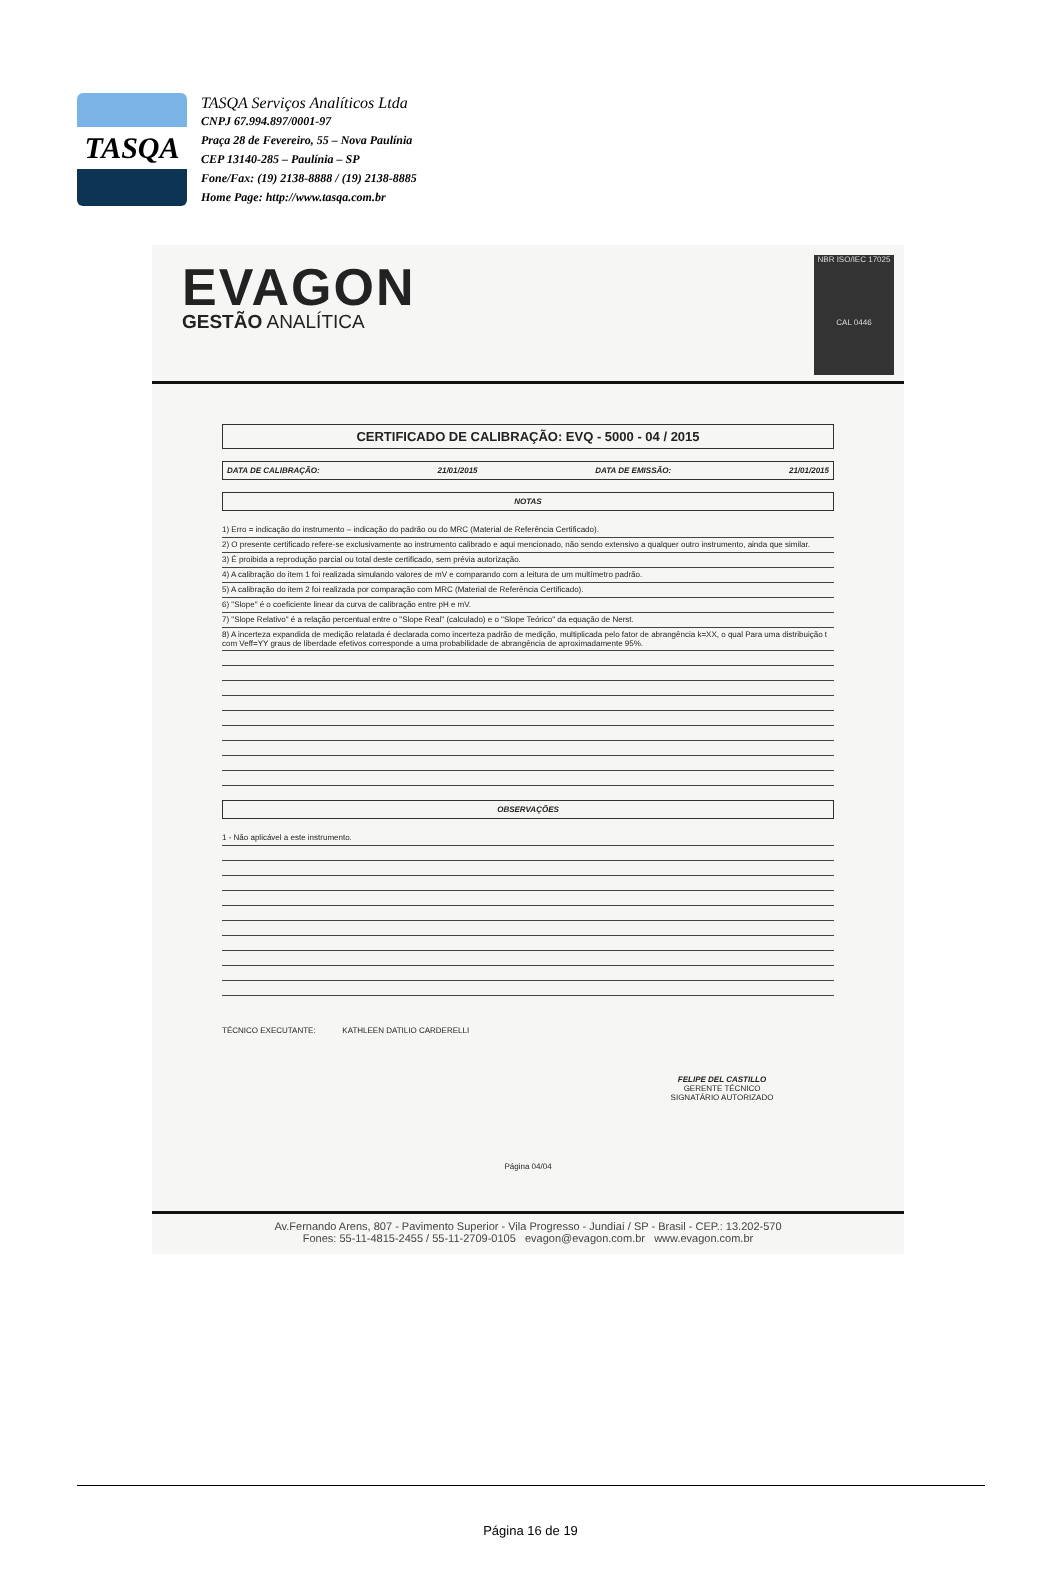TASQA
TASQA Serviços Analíticos Ltda
CNPJ 67.994.897/0001-97
Praça 28 de Fevereiro, 55 – Nova Paulínia
CEP 13140-285 – Paulínia – SP
Fone/Fax: (19) 2138-8888 / (19) 2138-8885
Home Page: http://www.tasqa.com.br
EVAGON
GESTÃO ANALÍTICA
NBR ISO/IEC 17025
CAL 0446
CERTIFICADO DE CALIBRAÇÃO: EVQ - 5000 - 04 / 2015
DATA DE CALIBRAÇÃO: 21/01/2015 DATA DE EMISSÃO: 21/01/2015
NOTAS
1) Erro = indicação do instrumento – indicação do padrão ou do MRC (Material de Referência Certificado).
2) O presente certificado refere-se exclusivamente ao instrumento calibrado e aqui mencionado, não sendo extensivo a qualquer outro instrumento, ainda que similar.
3) É proibida a reprodução parcial ou total deste certificado, sem prévia autorização.
4) A calibração do item 1 foi realizada simulando valores de mV e comparando com a leitura de um multímetro padrão.
5) A calibração do item 2 foi realizada por comparação com MRC (Material de Referência Certificado).
6) "Slope" é o coeficiente linear da curva de calibração entre pH e mV.
7) "Slope Relativo" é a relação percentual entre o "Slope Real" (calculado) e o "Slope Teórico" da equação de Nerst.
8) A incerteza expandida de medição relatada é declarada como incerteza padrão de medição, multiplicada pelo fator de abrangência k=XX, o qual Para uma distribuição t com Veff=YY graus de liberdade efetivos corresponde a uma probabilidade de abrangência de aproximadamente 95%.
OBSERVAÇÕES
1 - Não aplicável a este instrumento.
TÉCNICO EXECUTANTE: KATHLEEN DATILIO CARDERELLI
FELIPE DEL CASTILLO
GERENTE TÉCNICO
SIGNATÁRIO AUTORIZADO
Página 04/04
Av.Fernando Arens, 807 - Pavimento Superior - Vila Progresso - Jundiaí / SP - Brasil - CEP.: 13.202-570
Fones: 55-11-4815-2455 / 55-11-2709-0105 evagon@evagon.com.br www.evagon.com.br
Página 16 de 19